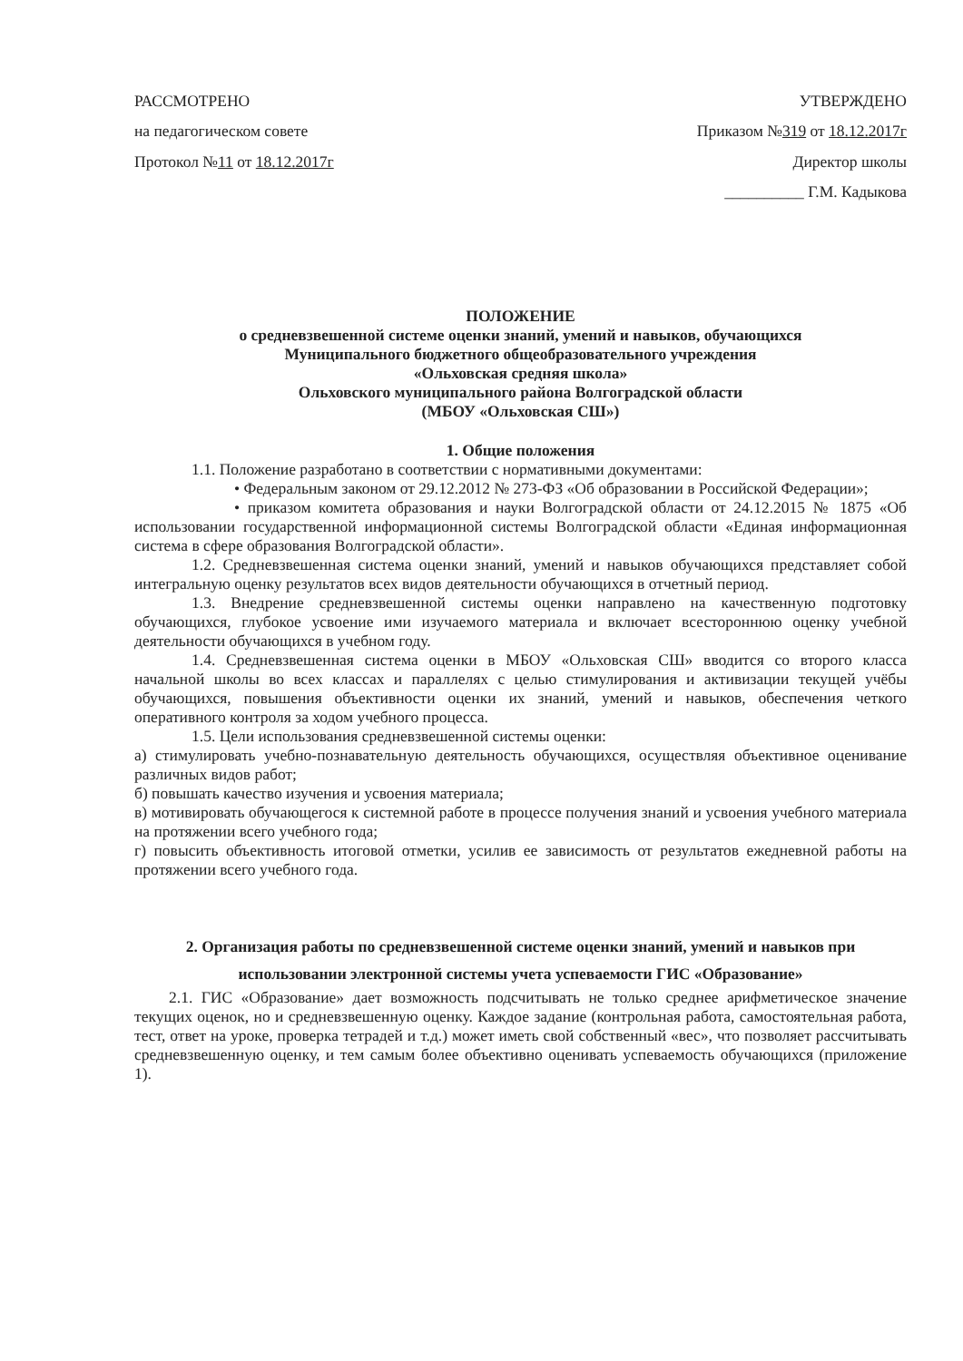РАССМОТРЕНО
на педагогическом совете
Протокол №11 от 18.12.2017г
УТВЕРЖДЕНО
Приказом №319 от 18.12.2017г
Директор школы
__________ Г.М. Кадыкова
ПОЛОЖЕНИЕ
о средневзвешенной системе оценки знаний, умений и навыков, обучающихся
Муниципального бюджетного общеобразовательного учреждения
«Ольховская средняя школа»
Ольховского муниципального района Волгоградской области
(МБОУ «Ольховская СШ»)
1. Общие положения
1.1. Положение разработано в соответствии с нормативными документами:
• Федеральным законом от 29.12.2012 № 273-ФЗ «Об образовании в Российской Федерации»;
• приказом комитета образования и науки Волгоградской области от 24.12.2015 № 1875 «Об использовании государственной информационной системы Волгоградской области «Единая информационная система в сфере образования Волгоградской области».
1.2. Средневзвешенная система оценки знаний, умений и навыков обучающихся представляет собой интегральную оценку результатов всех видов деятельности обучающихся в отчетный период.
1.3. Внедрение средневзвешенной системы оценки направлено на качественную подготовку обучающихся, глубокое усвоение ими изучаемого материала и включает всестороннюю оценку учебной деятельности обучающихся в учебном году.
1.4. Средневзвешенная система оценки в МБОУ «Ольховская СШ» вводится со второго класса начальной школы во всех классах и параллелях с целью стимулирования и активизации текущей учёбы обучающихся, повышения объективности оценки их знаний, умений и навыков, обеспечения четкого оперативного контроля за ходом учебного процесса.
1.5. Цели использования средневзвешенной системы оценки:
а) стимулировать учебно-познавательную деятельность обучающихся, осуществляя объективное оценивание различных видов работ;
б) повышать качество изучения и усвоения материала;
в) мотивировать обучающегося к системной работе в процессе получения знаний и усвоения учебного материала на протяжении всего учебного года;
г) повысить объективность итоговой отметки, усилив ее зависимость от результатов ежедневной работы на протяжении всего учебного года.
2. Организация работы по средневзвешенной системе оценки знаний, умений и навыков при использовании электронной системы учета успеваемости ГИС «Образование»
2.1. ГИС «Образование» дает возможность подсчитывать не только среднее арифметическое значение текущих оценок, но и средневзвешенную оценку. Каждое задание (контрольная работа, самостоятельная работа, тест, ответ на уроке, проверка тетрадей и т.д.) может иметь свой собственный «вес», что позволяет рассчитывать средневзвешенную оценку, и тем самым более объективно оценивать успеваемость обучающихся (приложение 1).